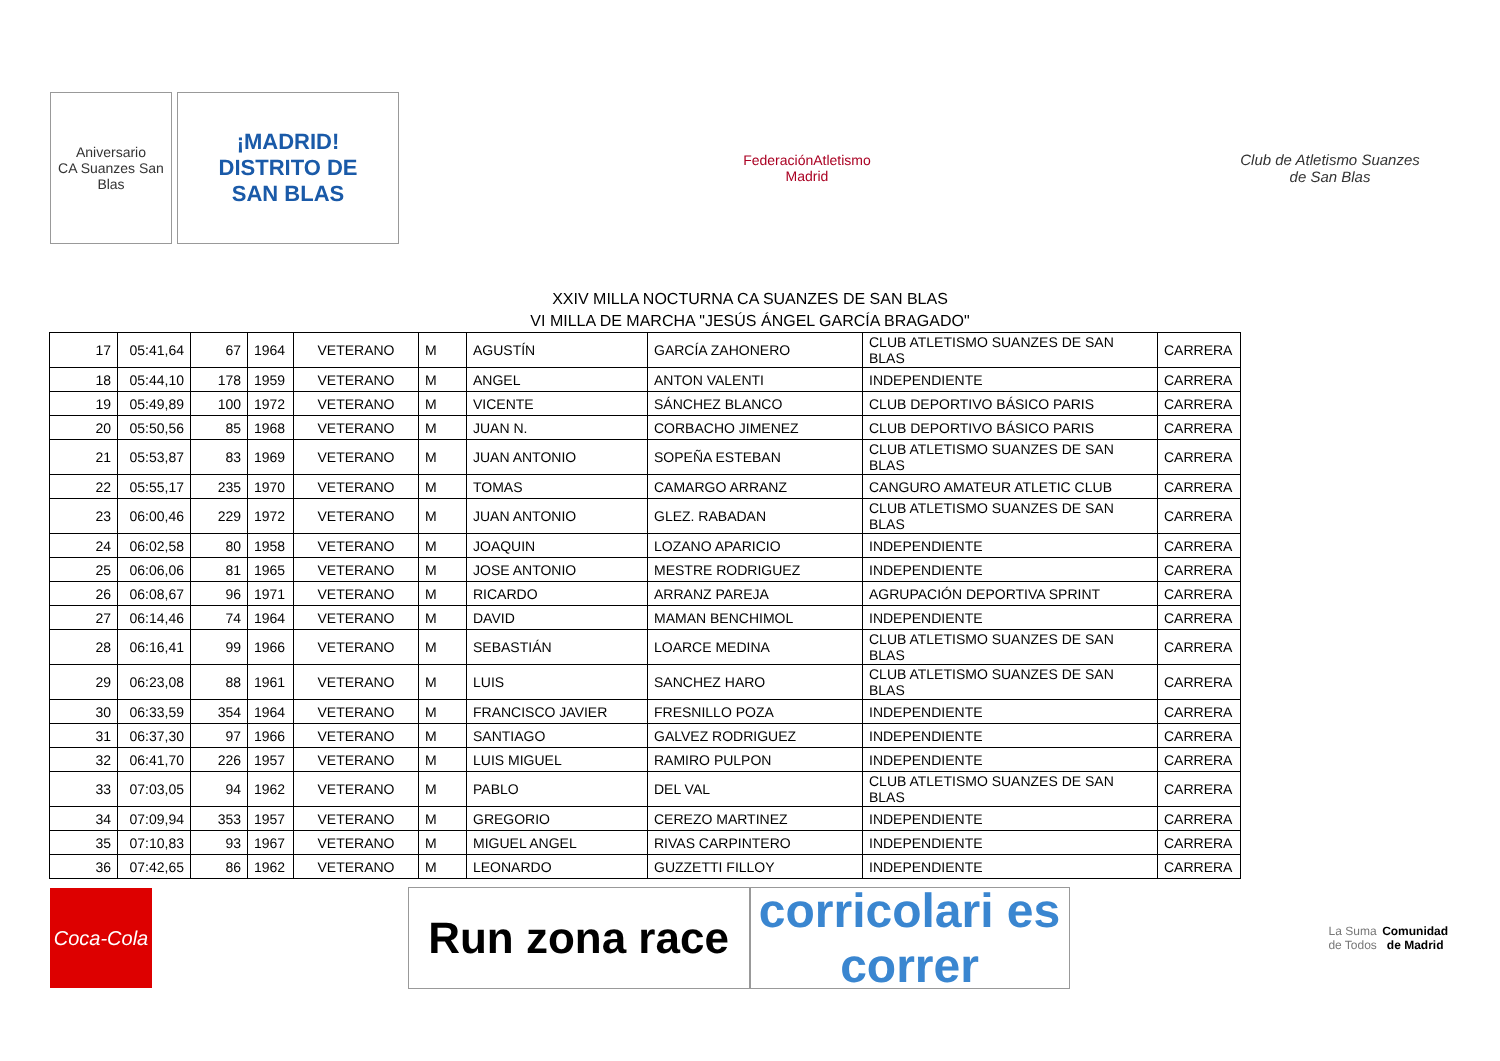Aniversario
CA Suanzes San Blas
¡MADRID!
DISTRITO DE
SAN BLAS
FederaciónAtletismo
Madrid
Club de Atletismo Suanzes
de San Blas
XXIV MILLA NOCTURNA CA SUANZES DE SAN BLAS
VI MILLA DE MARCHA "JESÚS ÁNGEL GARCÍA BRAGADO"
| 17 | 05:41,64 | 67 | 1964 | VETERANO | M | AGUSTÍN | GARCÍA ZAHONERO | CLUB ATLETISMO SUANZES DE SAN BLAS | CARRERA |
| 18 | 05:44,10 | 178 | 1959 | VETERANO | M | ANGEL | ANTON VALENTI | INDEPENDIENTE | CARRERA |
| 19 | 05:49,89 | 100 | 1972 | VETERANO | M | VICENTE | SÁNCHEZ BLANCO | CLUB DEPORTIVO BÁSICO PARIS | CARRERA |
| 20 | 05:50,56 | 85 | 1968 | VETERANO | M | JUAN N. | CORBACHO JIMENEZ | CLUB DEPORTIVO BÁSICO PARIS | CARRERA |
| 21 | 05:53,87 | 83 | 1969 | VETERANO | M | JUAN ANTONIO | SOPEÑA ESTEBAN | CLUB ATLETISMO SUANZES DE SAN BLAS | CARRERA |
| 22 | 05:55,17 | 235 | 1970 | VETERANO | M | TOMAS | CAMARGO ARRANZ | CANGURO AMATEUR ATLETIC CLUB | CARRERA |
| 23 | 06:00,46 | 229 | 1972 | VETERANO | M | JUAN ANTONIO | GLEZ. RABADAN | CLUB ATLETISMO SUANZES DE SAN BLAS | CARRERA |
| 24 | 06:02,58 | 80 | 1958 | VETERANO | M | JOAQUIN | LOZANO APARICIO | INDEPENDIENTE | CARRERA |
| 25 | 06:06,06 | 81 | 1965 | VETERANO | M | JOSE ANTONIO | MESTRE RODRIGUEZ | INDEPENDIENTE | CARRERA |
| 26 | 06:08,67 | 96 | 1971 | VETERANO | M | RICARDO | ARRANZ PAREJA | AGRUPACIÓN DEPORTIVA SPRINT | CARRERA |
| 27 | 06:14,46 | 74 | 1964 | VETERANO | M | DAVID | MAMAN BENCHIMOL | INDEPENDIENTE | CARRERA |
| 28 | 06:16,41 | 99 | 1966 | VETERANO | M | SEBASTIÁN | LOARCE MEDINA | CLUB ATLETISMO SUANZES DE SAN BLAS | CARRERA |
| 29 | 06:23,08 | 88 | 1961 | VETERANO | M | LUIS | SANCHEZ HARO | CLUB ATLETISMO SUANZES DE SAN BLAS | CARRERA |
| 30 | 06:33,59 | 354 | 1964 | VETERANO | M | FRANCISCO JAVIER | FRESNILLO POZA | INDEPENDIENTE | CARRERA |
| 31 | 06:37,30 | 97 | 1966 | VETERANO | M | SANTIAGO | GALVEZ RODRIGUEZ | INDEPENDIENTE | CARRERA |
| 32 | 06:41,70 | 226 | 1957 | VETERANO | M | LUIS MIGUEL | RAMIRO PULPON | INDEPENDIENTE | CARRERA |
| 33 | 07:03,05 | 94 | 1962 | VETERANO | M | PABLO | DEL VAL | CLUB ATLETISMO SUANZES DE SAN BLAS | CARRERA |
| 34 | 07:09,94 | 353 | 1957 | VETERANO | M | GREGORIO | CEREZO MARTINEZ | INDEPENDIENTE | CARRERA |
| 35 | 07:10,83 | 93 | 1967 | VETERANO | M | MIGUEL ANGEL | RIVAS CARPINTERO | INDEPENDIENTE | CARRERA |
| 36 | 07:42,65 | 86 | 1962 | VETERANO | M | LEONARDO | GUZZETTI FILLOY | INDEPENDIENTE | CARRERA |
Coca-Cola
Run zona race
corricolari es correr
La Suma de Todos
Comunidad de Madrid